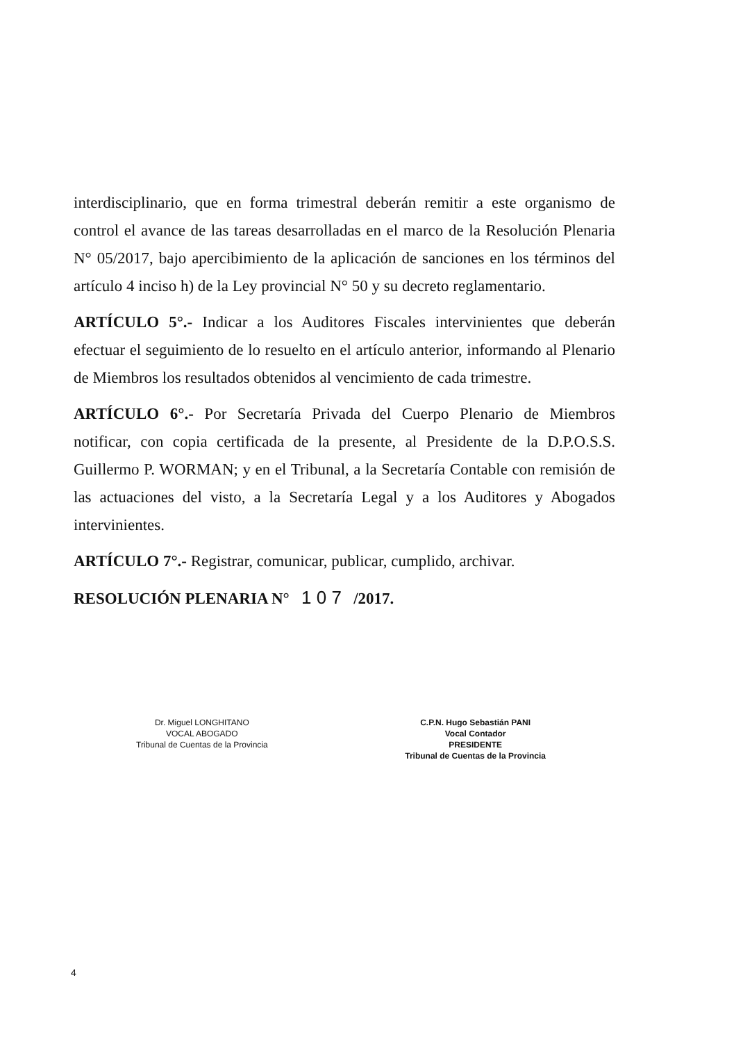interdisciplinario, que en forma trimestral deberán remitir a este organismo de control el avance de las tareas desarrolladas en el marco de la Resolución Plenaria N° 05/2017, bajo apercibimiento de la aplicación de sanciones en los términos del artículo 4 inciso h) de la Ley provincial N° 50 y su decreto reglamentario.
ARTÍCULO 5°.- Indicar a los Auditores Fiscales intervinientes que deberán efectuar el seguimiento de lo resuelto en el artículo anterior, informando al Plenario de Miembros los resultados obtenidos al vencimiento de cada trimestre.
ARTÍCULO 6°.- Por Secretaría Privada del Cuerpo Plenario de Miembros notificar, con copia certificada de la presente, al Presidente de la D.P.O.S.S. Guillermo P. WORMAN; y en el Tribunal, a la Secretaría Contable con remisión de las actuaciones del visto, a la Secretaría Legal y a los Auditores y Abogados intervinientes.
ARTÍCULO 7°.- Registrar, comunicar, publicar, cumplido, archivar.
RESOLUCIÓN PLENARIA N° 1 0 7 /2017.
Dr. Miguel LONGHITANO
VOCAL ABOGADO
Tribunal de Cuentas de la Provincia
C.P.N. Hugo Sebastián PANI
Vocal Contador
PRESIDENTE
Tribunal de Cuentas de la Provincia
4